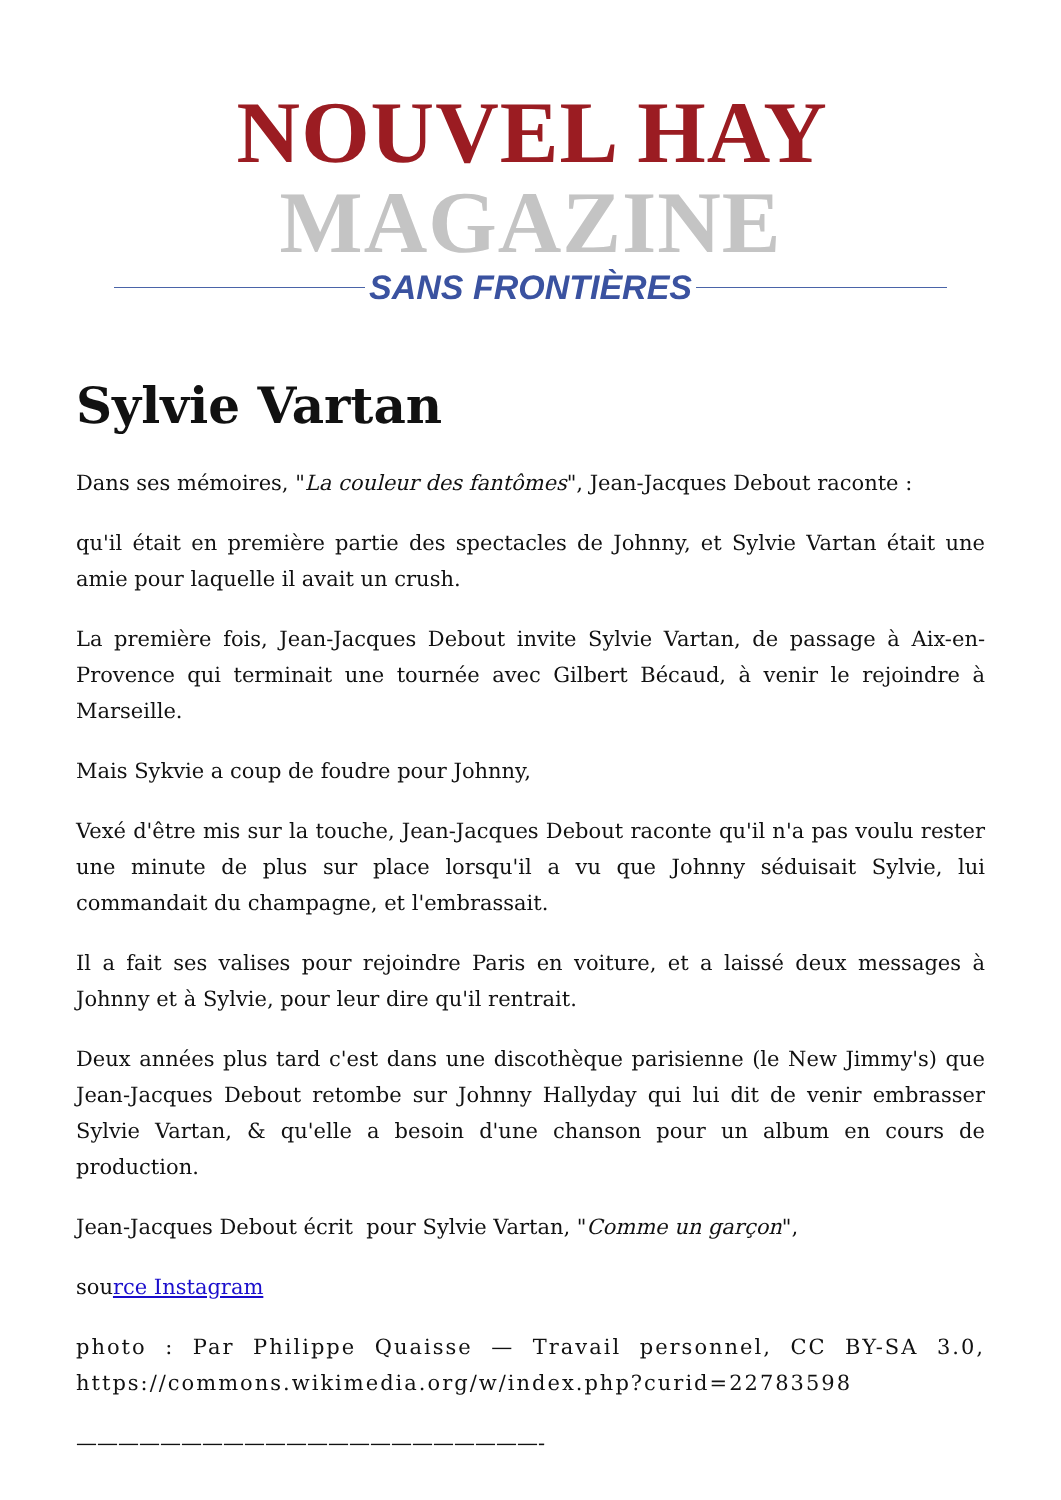NOUVEL HAY MAGAZINE
SANS FRONTIÈRES
Sylvie Vartan
Dans ses mémoires, "La couleur des fantômes", Jean-Jacques Debout raconte :
qu'il était en première partie des spectacles de Johnny, et Sylvie Vartan était une amie pour laquelle il avait un crush.
La première fois, Jean-Jacques Debout invite Sylvie Vartan, de passage à Aix-en-Provence qui terminait une tournée avec Gilbert Bécaud, à venir le rejoindre à Marseille.
Mais Sykvie a coup de foudre pour Johnny,
Vexé d'être mis sur la touche, Jean-Jacques Debout raconte qu'il n'a pas voulu rester une minute de plus sur place lorsqu'il a vu que Johnny séduisait Sylvie, lui commandait du champagne, et l'embrassait.
Il a fait ses valises pour rejoindre Paris en voiture, et a laissé deux messages à Johnny et à Sylvie, pour leur dire qu'il rentrait.
Deux années plus tard c'est dans une discothèque parisienne (le New Jimmy's) que Jean-Jacques Debout retombe sur Johnny Hallyday qui lui dit de venir embrasser Sylvie Vartan, & qu'elle a besoin d'une chanson pour un album en cours de production.
Jean-Jacques Debout écrit pour Sylvie Vartan, "Comme un garçon",
source Instagram
photo : Par Philippe Quaisse — Travail personnel, CC BY-SA 3.0, https://commons.wikimedia.org/w/index.php?curid=22783598
——————————————————————-